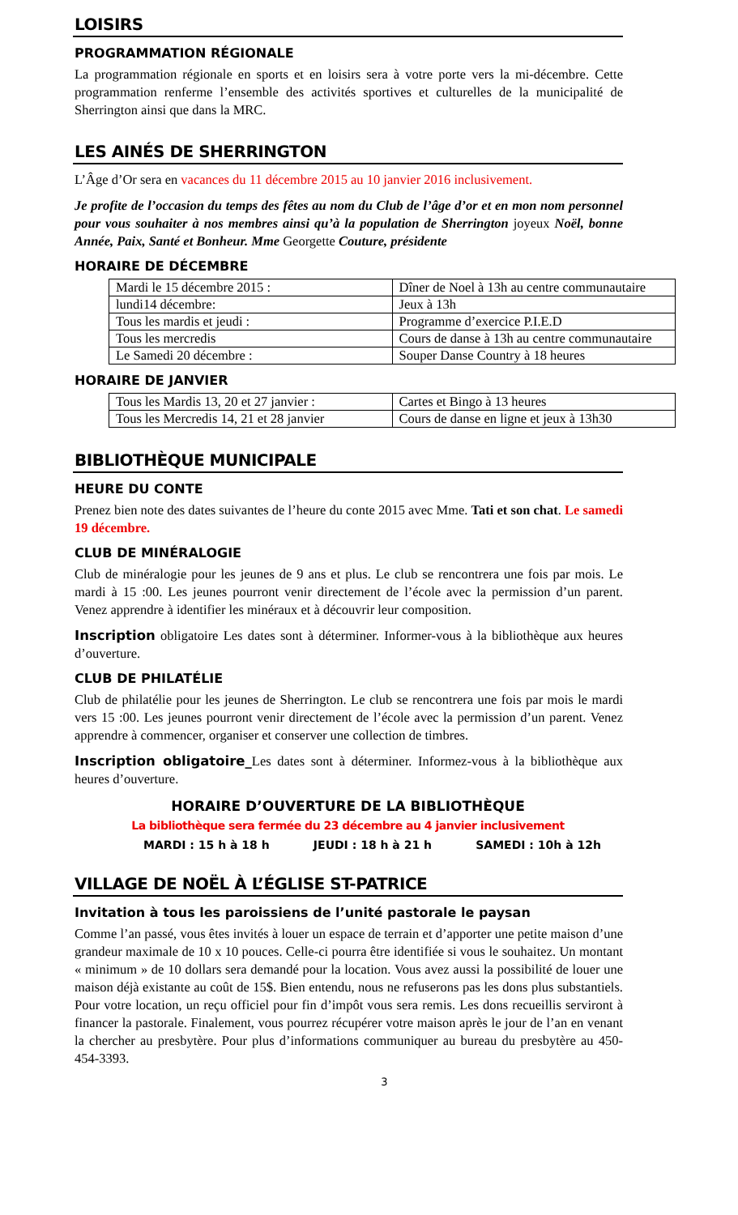LOISIRS
PROGRAMMATION RÉGIONALE
La programmation régionale en sports et en loisirs sera à votre porte vers la mi-décembre. Cette programmation renferme l’ensemble des activités sportives et culturelles de la municipalité de Sherrington ainsi que dans la MRC.
LES AINÉS DE SHERRINGTON
L’Âge d’Or sera en vacances du 11 décembre 2015 au 10 janvier 2016 inclusivement.
Je profite de l’occasion du temps des fêtes au nom du Club de l’âge d’or et en mon nom personnel pour vous souhaiter à nos membres ainsi qu’à la population de Sherrington joyeux Noël, bonne Année, Paix, Santé et Bonheur. Mme Georgette Couture, présidente
HORAIRE DE DÉCEMBRE
| Mardi le 15 décembre 2015 : | Dîner de Noel à 13h au centre communautaire |
| lundi14 décembre: | Jeux à 13h |
| Tous les mardis et jeudi : | Programme d’exercice P.I.E.D |
| Tous les mercredis | Cours de danse à 13h au centre communautaire |
| Le Samedi 20 décembre : | Souper Danse Country à 18 heures |
HORAIRE DE JANVIER
| Tous les Mardis 13, 20 et 27 janvier : | Cartes et Bingo à 13 heures |
| Tous les Mercredis 14, 21 et 28 janvier | Cours de danse en ligne et jeux à 13h30 |
BIBLIOTHÈQUE MUNICIPALE
HEURE DU CONTE
Prenez bien note des dates suivantes de l’heure du conte 2015 avec Mme. Tati et son chat. Le samedi 19 décembre.
CLUB DE MINÉRALOGIE
Club de minéralogie pour les jeunes de 9 ans et plus. Le club se rencontrera une fois par mois. Le mardi à 15 :00. Les jeunes pourront venir directement de l’école avec la permission d’un parent. Venez apprendre à identifier les minéraux et à découvrir leur composition.
Inscription obligatoire Les dates sont à déterminer. Informer-vous à la bibliothèque aux heures d’ouverture.
CLUB DE PHILATÉLIE
Club de philatélie pour les jeunes de Sherrington. Le club se rencontrera une fois par mois le mardi vers 15 :00. Les jeunes pourront venir directement de l’école avec la permission d’un parent. Venez apprendre à commencer, organiser et conserver une collection de timbres.
Inscription obligatoire_Les dates sont à déterminer. Informez-vous à la bibliothèque aux heures d’ouverture.
HORAIRE D’OUVERTURE DE LA BIBLIOTHÈQUE
La bibliothèque sera fermée du 23 décembre au 4 janvier inclusivement
MARDI : 15 h à 18 h JEUDI : 18 h à 21 h SAMEDI : 10h à 12h
VILLAGE DE NOËL À L’ÉGLISE ST-PATRICE
Invitation à tous les paroissiens de l’unité pastorale le paysan
Comme l’an passé, vous êtes invités à louer un espace de terrain et d’apporter une petite maison d’une grandeur maximale de 10 x 10 pouces. Celle-ci pourra être identifiée si vous le souhaitez. Un montant « minimum » de 10 dollars sera demandé pour la location. Vous avez aussi la possibilité de louer une maison déjà existante au coût de 15$. Bien entendu, nous ne refuserons pas les dons plus substantiels. Pour votre location, un reçu officiel pour fin d’impôt vous sera remis. Les dons recueillis serviront à financer la pastorale. Finalement, vous pourrez récupérer votre maison après le jour de l’an en venant la chercher au presbytère. Pour plus d’informations communiquer au bureau du presbytère au 450-454-3393.
3